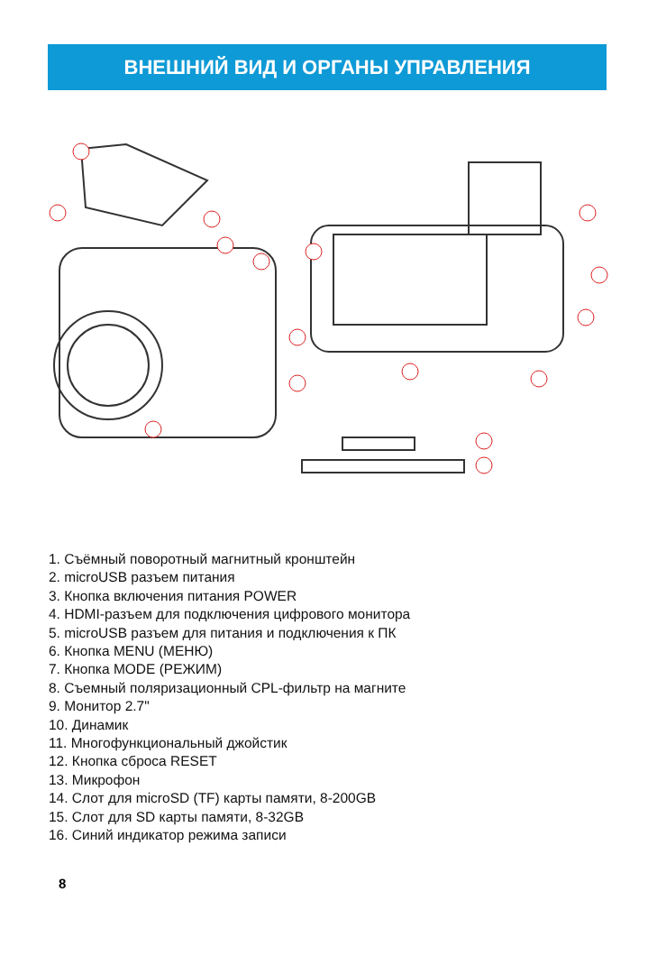ВНЕШНИЙ ВИД И ОРГАНЫ УПРАВЛЕНИЯ
1. Съёмный поворотный магнитный кронштейн
2. microUSB разъем питания
3. Кнопка включения питания POWER
4. HDMI-разъем для подключения цифрового монитора
5. microUSB разъем для питания и подключения к ПК
6. Кнопка MENU (МЕНЮ)
7. Кнопка MODE (РЕЖИМ)
8. Съемный поляризационный CPL-фильтр на магните
9. Монитор 2.7"
10. Динамик
11. Многофункциональный джойстик
12. Кнопка сброса RESET
13. Микрофон
14. Слот для microSD (TF) карты памяти, 8-200GB
15. Слот для SD карты памяти, 8-32GB
16. Синий индикатор режима записи
8